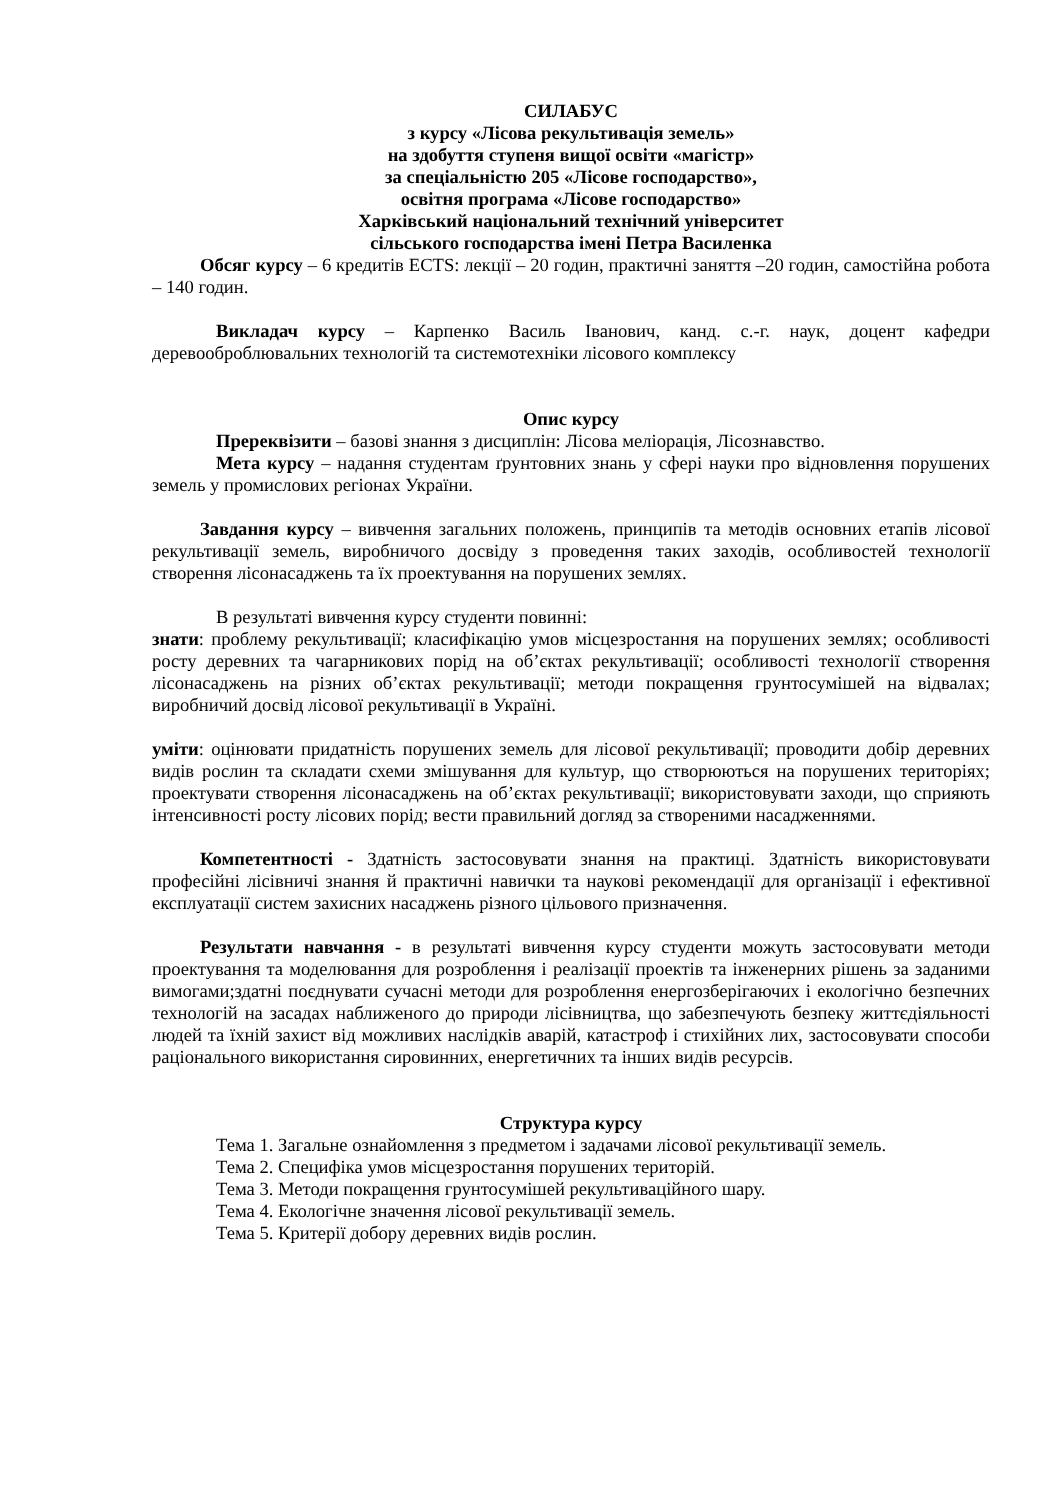СИЛАБУС
з курсу «Лісова рекультивація земель»
на здобуття ступеня вищої освіти «магістр»
за спеціальністю 205 «Лісове господарство»,
освітня програма «Лісове господарство»
Харківський національний технічний університет
сільського господарства імені Петра Василенка
Обсяг курсу – 6 кредитів ECTS: лекції – 20 годин, практичні заняття –20 годин, самостійна робота – 140 годин.
Викладач курсу – Карпенко Василь Іванович, канд. с.-г. наук, доцент кафедри деревооброблювальних технологій та системотехніки лісового комплексу
Опис курсу
Пререквізити – базові знання з дисциплін: Лісова меліорація, Лісознавство.
Мета курсу – надання студентам ґрунтовних знань у сфері науки про відновлення порушених земель у промислових регіонах України.
Завдання курсу – вивчення загальних положень, принципів та методів основних етапів лісової рекультивації земель, виробничого досвіду з проведення таких заходів, особливостей технології створення лісонасаджень та їх проектування на порушених землях.
В результаті вивчення курсу студенти повинні:
знати: проблему рекультивації; класифікацію умов місцезростання на порушених землях; особливості росту деревних та чагарникових порід на об’єктах рекультивації; особливості технології створення лісонасаджень на різних об’єктах рекультивації; методи покращення грунтосумішей на відвалах; виробничий досвід лісової рекультивації в Україні.
уміти: оцінювати придатність порушених земель для лісової рекультивації; проводити добір деревних видів рослин та складати схеми змішування для культур, що створюються на порушених територіях; проектувати створення лісонасаджень на об’єктах рекультивації; використовувати заходи, що сприяють інтенсивності росту лісових порід; вести правильний догляд за створеними насадженнями.
Компетентності - Здатність застосовувати знання на практиці. Здатність використовувати професійні лісівничі знання й практичні навички та наукові рекомендації для організації і ефективної експлуатації систем захисних насаджень різного цільового призначення.
Результати навчання - в результаті вивчення курсу студенти можуть застосовувати методи проектування та моделювання для розроблення і реалізації проектів та інженерних рішень за заданими вимогами;здатні поєднувати сучасні методи для розроблення енергозберігаючих і екологічно безпечних технологій на засадах наближеного до природи лісівництва, що забезпечують безпеку життєдіяльності людей та їхній захист від можливих наслідків аварій, катастроф і стихійних лих, застосовувати способи раціонального використання сировинних, енергетичних та інших видів ресурсів.
Структура курсу
Тема 1. Загальне ознайомлення з предметом і задачами лісової рекультивації земель.
Тема 2. Специфіка умов місцезростання порушених територій.
Тема 3. Методи покращення грунтосумішей рекультиваційного шару.
Тема 4. Екологічне значення лісової рекультивації земель.
Тема 5. Критерії добору деревних видів рослин.